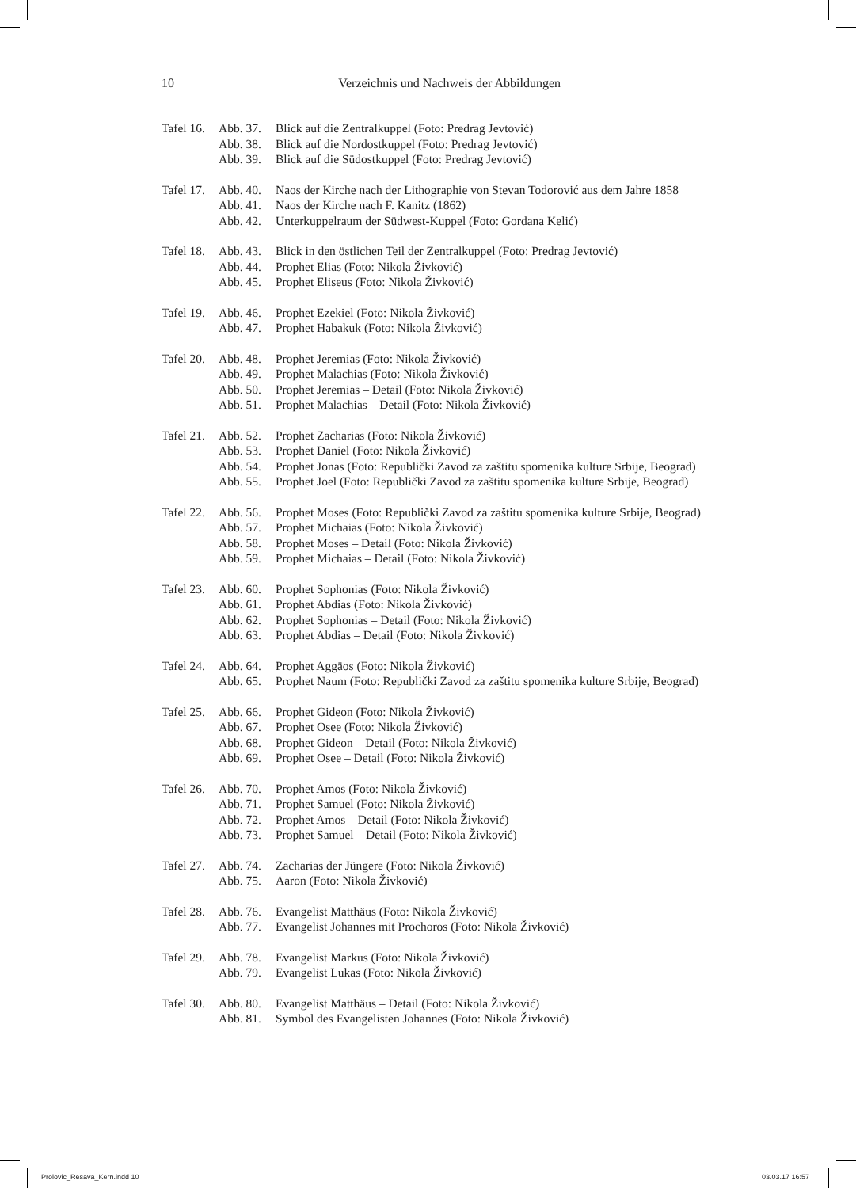10
Verzeichnis und Nachweis der Abbildungen
| Tafel 16. | Abb. 37. | Blick auf die Zentralkuppel (Foto: Predrag Jevtović) |
| | Abb. 38. | Blick auf die Nordostkuppel (Foto: Predrag Jevtović) |
| | Abb. 39. | Blick auf die Südostkuppel (Foto: Predrag Jevtović) |
| Tafel 17. | Abb. 40. | Naos der Kirche nach der Lithographie von Stevan Todorović aus dem Jahre 1858 |
| | Abb. 41. | Naos der Kirche nach F. Kanitz (1862) |
| | Abb. 42. | Unterkuppelraum der Südwest-Kuppel (Foto: Gordana Kelić) |
| Tafel 18. | Abb. 43. | Blick in den östlichen Teil der Zentralkuppel (Foto: Predrag Jevtović) |
| | Abb. 44. | Prophet Elias (Foto: Nikola Živković) |
| | Abb. 45. | Prophet Eliseus (Foto: Nikola Živković) |
| Tafel 19. | Abb. 46. | Prophet Ezekiel (Foto: Nikola Živković) |
| | Abb. 47. | Prophet Habakuk (Foto: Nikola Živković) |
| Tafel 20. | Abb. 48. | Prophet Jeremias (Foto: Nikola Živković) |
| | Abb. 49. | Prophet Malachias (Foto: Nikola Živković) |
| | Abb. 50. | Prophet Jeremias – Detail (Foto: Nikola Živković) |
| | Abb. 51. | Prophet Malachias – Detail (Foto: Nikola Živković) |
| Tafel 21. | Abb. 52. | Prophet Zacharias (Foto: Nikola Živković) |
| | Abb. 53. | Prophet Daniel (Foto: Nikola Živković) |
| | Abb. 54. | Prophet Jonas (Foto: Republički Zavod za zaštitu spomenika kulture Srbije, Beograd) |
| | Abb. 55. | Prophet Joel (Foto: Republički Zavod za zaštitu spomenika kulture Srbije, Beograd) |
| Tafel 22. | Abb. 56. | Prophet Moses (Foto: Republički Zavod za zaštitu spomenika kulture Srbije, Beograd) |
| | Abb. 57. | Prophet Michaias (Foto: Nikola Živković) |
| | Abb. 58. | Prophet Moses – Detail (Foto: Nikola Živković) |
| | Abb. 59. | Prophet Michaias – Detail (Foto: Nikola Živković) |
| Tafel 23. | Abb. 60. | Prophet Sophonias (Foto: Nikola Živković) |
| | Abb. 61. | Prophet Abdias (Foto: Nikola Živković) |
| | Abb. 62. | Prophet Sophonias – Detail (Foto: Nikola Živković) |
| | Abb. 63. | Prophet Abdias – Detail (Foto: Nikola Živković) |
| Tafel 24. | Abb. 64. | Prophet Aggäos (Foto: Nikola Živković) |
| | Abb. 65. | Prophet Naum (Foto: Republički Zavod za zaštitu spomenika kulture Srbije, Beograd) |
| Tafel 25. | Abb. 66. | Prophet Gideon (Foto: Nikola Živković) |
| | Abb. 67. | Prophet Osee (Foto: Nikola Živković) |
| | Abb. 68. | Prophet Gideon – Detail (Foto: Nikola Živković) |
| | Abb. 69. | Prophet Osee – Detail (Foto: Nikola Živković) |
| Tafel 26. | Abb. 70. | Prophet Amos (Foto: Nikola Živković) |
| | Abb. 71. | Prophet Samuel (Foto: Nikola Živković) |
| | Abb. 72. | Prophet Amos – Detail (Foto: Nikola Živković) |
| | Abb. 73. | Prophet Samuel – Detail (Foto: Nikola Živković) |
| Tafel 27. | Abb. 74. | Zacharias der Jüngere (Foto: Nikola Živković) |
| | Abb. 75. | Aaron (Foto: Nikola Živković) |
| Tafel 28. | Abb. 76. | Evangelist Matthäus (Foto: Nikola Živković) |
| | Abb. 77. | Evangelist Johannes mit Prochoros (Foto: Nikola Živković) |
| Tafel 29. | Abb. 78. | Evangelist Markus (Foto: Nikola Živković) |
| | Abb. 79. | Evangelist Lukas (Foto: Nikola Živković) |
| Tafel 30. | Abb. 80. | Evangelist Matthäus – Detail (Foto: Nikola Živković) |
| | Abb. 81. | Symbol des Evangelisten Johannes (Foto: Nikola Živković) |
Prolovic_Resava_Kern.indd 10 03.03.17 16:57